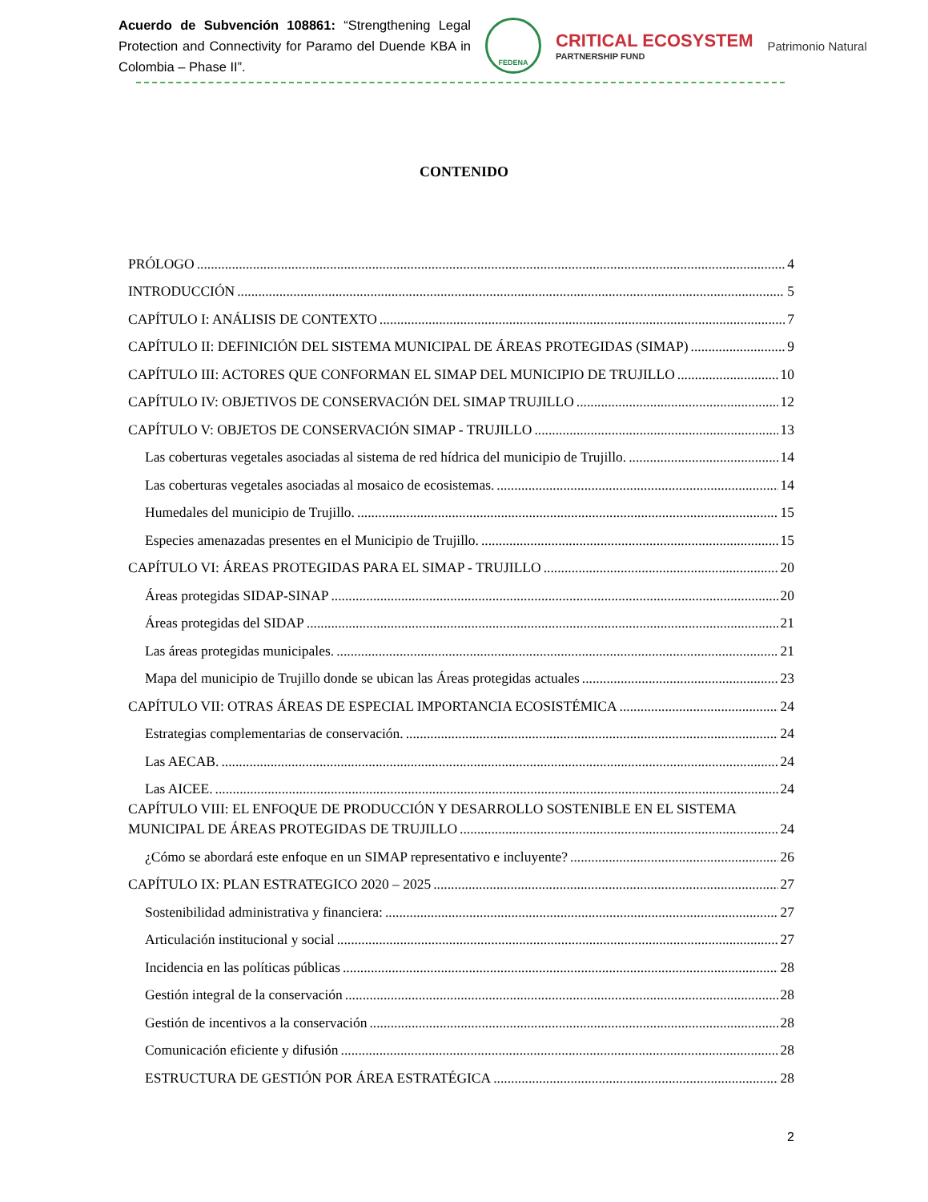Acuerdo de Subvención 108861: “Strengthening Legal Protection and Connectivity for Paramo del Duende KBA in Colombia – Phase II”.
FEDENA
CRITICAL ECOSYSTEM
PARTNERSHIP FUND
Patrimonio Natural
CONTENIDO
PRÓLOGO 4
INTRODUCCIÓN 5
CAPÍTULO I: ANÁLISIS DE CONTEXTO 7
CAPÍTULO II: DEFINICIÓN DEL SISTEMA MUNICIPAL DE ÁREAS PROTEGIDAS (SIMAP) 9
CAPÍTULO III: ACTORES QUE CONFORMAN EL SIMAP DEL MUNICIPIO DE TRUJILLO 10
CAPÍTULO IV: OBJETIVOS DE CONSERVACIÓN DEL SIMAP TRUJILLO 12
CAPÍTULO V: OBJETOS DE CONSERVACIÓN SIMAP - TRUJILLO 13
Las coberturas vegetales asociadas al sistema de red hídrica del municipio de Trujillo. 14
Las coberturas vegetales asociadas al mosaico de ecosistemas. 14
Humedales del municipio de Trujillo. 15
Especies amenazadas presentes en el Municipio de Trujillo. 15
CAPÍTULO VI: ÁREAS PROTEGIDAS PARA EL SIMAP - TRUJILLO 20
Áreas protegidas SIDAP-SINAP 20
Áreas protegidas del SIDAP 21
Las áreas protegidas municipales. 21
Mapa del municipio de Trujillo donde se ubican las Áreas protegidas actuales 23
CAPÍTULO VII: OTRAS ÁREAS DE ESPECIAL IMPORTANCIA ECOSISTÉMICA 24
Estrategias complementarias de conservación. 24
Las AECAB. 24
Las AICEE. 24
CAPÍTULO VIII: EL ENFOQUE DE PRODUCCIÓN Y DESARROLLO SOSTENIBLE EN EL SISTEMA
MUNICIPAL DE ÁREAS PROTEGIDAS DE TRUJILLO 24
¿Cómo se abordará este enfoque en un SIMAP representativo e incluyente? 26
CAPÍTULO IX: PLAN ESTRATEGICO 2020 – 2025 27
Sostenibilidad administrativa y financiera: 27
Articulación institucional y social 27
Incidencia en las políticas públicas 28
Gestión integral de la conservación 28
Gestión de incentivos a la conservación 28
Comunicación eficiente y difusión 28
ESTRUCTURA DE GESTIÓN POR ÁREA ESTRATÉGICA 28
2